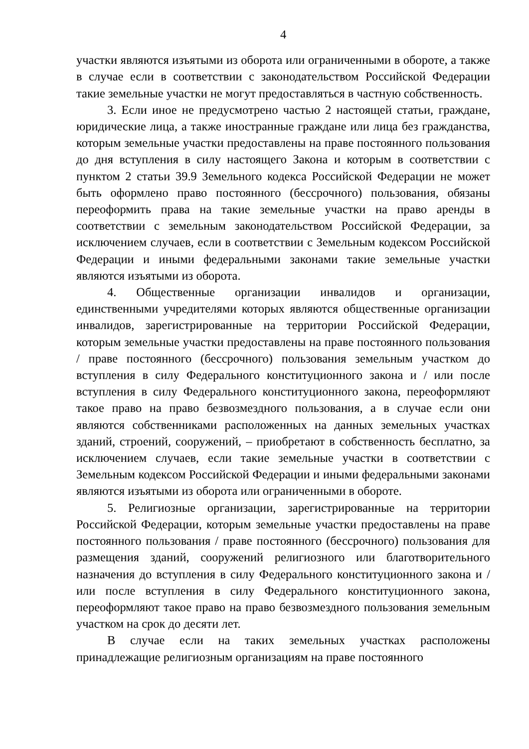4
участки являются изъятыми из оборота или ограниченными в обороте, а также в случае если в соответствии с законодательством Российской Федерации такие земельные участки не могут предоставляться в частную собственность.
3. Если иное не предусмотрено частью 2 настоящей статьи, граждане, юридические лица, а также иностранные граждане или лица без гражданства, которым земельные участки предоставлены на праве постоянного пользования до дня вступления в силу настоящего Закона и которым в соответствии с пунктом 2 статьи 39.9 Земельного кодекса Российской Федерации не может быть оформлено право постоянного (бессрочного) пользования, обязаны переоформить права на такие земельные участки на право аренды в соответствии с земельным законодательством Российской Федерации, за исключением случаев, если в соответствии с Земельным кодексом Российской Федерации и иными федеральными законами такие земельные участки являются изъятыми из оборота.
4. Общественные организации инвалидов и организации, единственными учредителями которых являются общественные организации инвалидов, зарегистрированные на территории Российской Федерации, которым земельные участки предоставлены на праве постоянного пользования / праве постоянного (бессрочного) пользования земельным участком до вступления в силу Федерального конституционного закона и / или после вступления в силу Федерального конституционного закона, переоформляют такое право на право безвозмездного пользования, а в случае если они являются собственниками расположенных на данных земельных участках зданий, строений, сооружений, – приобретают в собственность бесплатно, за исключением случаев, если такие земельные участки в соответствии с Земельным кодексом Российской Федерации и иными федеральными законами являются изъятыми из оборота или ограниченными в обороте.
5. Религиозные организации, зарегистрированные на территории Российской Федерации, которым земельные участки предоставлены на праве постоянного пользования / праве постоянного (бессрочного) пользования для размещения зданий, сооружений религиозного или благотворительного назначения до вступления в силу Федерального конституционного закона и / или после вступления в силу Федерального конституционного закона, переоформляют такое право на право безвозмездного пользования земельным участком на срок до десяти лет.
В случае если на таких земельных участках расположены принадлежащие религиозным организациям на праве постоянного